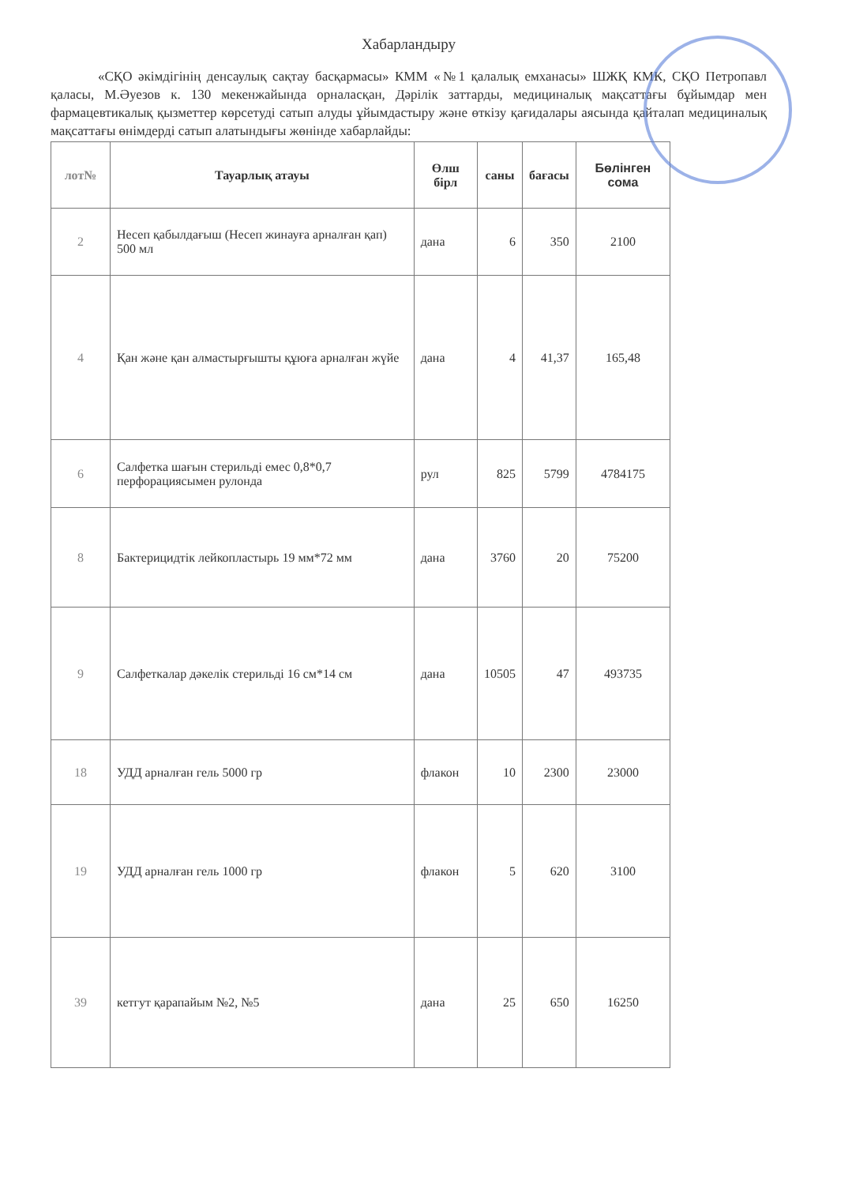Хабарландыру
«СҚО әкімдігінің денсаулық сақтау басқармасы» КММ «№1 қалалық емханасы» ШЖҚ КМК, СҚО Петропавл қаласы, М.Әуезов к. 130 мекенжайында орналасқан, Дәрілік заттарды, медициналық мақсаттағы бұйымдар мен фармацевтикалық қызметтер көрсетуді сатып алуды ұйымдастыру және өткізу қағидалары аясында қайталап медициналық мақсаттағы өнімдерді сатып алатындығы жөнінде хабарлайды:
| лот№ | Тауарлық атауы | Өлш бірл | саны | бағасы | Бөлінген сома |
| --- | --- | --- | --- | --- | --- |
| 2 | Несеп қабылдағыш (Несеп жинауға арналған қап) 500 мл | дана | 6 | 350 | 2100 |
| 4 | Қан және қан алмастырғышты құюға арналған жүйе | дана | 4 | 41,37 | 165,48 |
| 6 | Салфетка шағын стерильді емес 0,8*0,7 перфорациясымен рулонда | рул | 825 | 5799 | 4784175 |
| 8 | Бактерицидтік лейкопластырь 19 мм*72 мм | дана | 3760 | 20 | 75200 |
| 9 | Салфеткалар дәкелік стерильді 16 см*14 см | дана | 10505 | 47 | 493735 |
| 18 | УДД арналған гель 5000 гр | флакон | 10 | 2300 | 23000 |
| 19 | УДД арналған гель 1000 гр | флакон | 5 | 620 | 3100 |
| 39 | кетгут қарапайым №2, №5 | дана | 25 | 650 | 16250 |